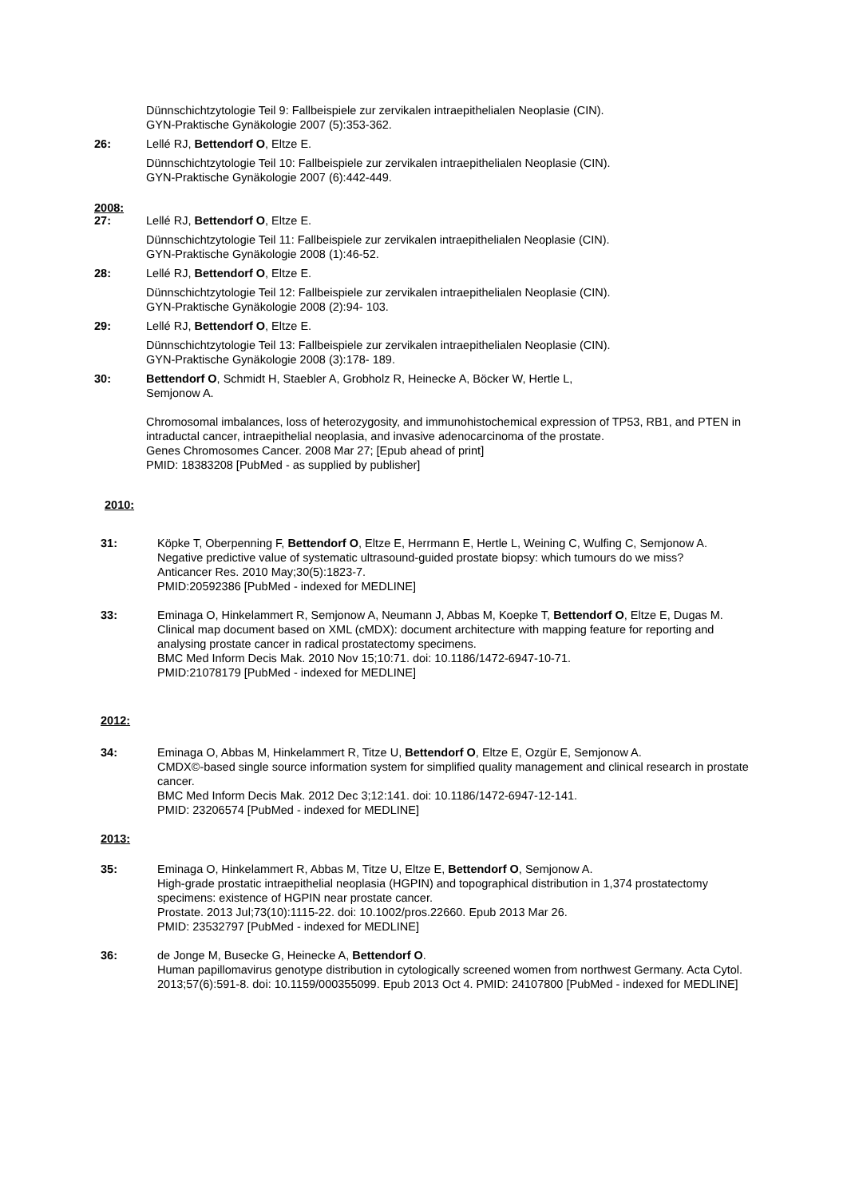Dünnschichtzytologie Teil 9: Fallbeispiele zur zervikalen intraepithelialen Neoplasie (CIN).
GYN-Praktische Gynäkologie 2007 (5):353-362.
26: Lellé RJ, Bettendorf O, Eltze E.
Dünnschichtzytologie Teil 10: Fallbeispiele zur zervikalen intraepithelialen Neoplasie (CIN).
GYN-Praktische Gynäkologie 2007 (6):442-449.
2008:
27: Lellé RJ, Bettendorf O, Eltze E.
Dünnschichtzytologie Teil 11: Fallbeispiele zur zervikalen intraepithelialen Neoplasie (CIN).
GYN-Praktische Gynäkologie 2008 (1):46-52.
28: Lellé RJ, Bettendorf O, Eltze E.
Dünnschichtzytologie Teil 12: Fallbeispiele zur zervikalen intraepithelialen Neoplasie (CIN).
GYN-Praktische Gynäkologie 2008 (2):94- 103.
29: Lellé RJ, Bettendorf O, Eltze E.
Dünnschichtzytologie Teil 13: Fallbeispiele zur zervikalen intraepithelialen Neoplasie (CIN).
GYN-Praktische Gynäkologie 2008 (3):178- 189.
30: Bettendorf O, Schmidt H, Staebler A, Grobholz R, Heinecke A, Böcker W, Hertle L,
Semjonow A.
Chromosomal imbalances, loss of heterozygosity, and immunohistochemical expression of TP53, RB1, and PTEN in intraductal cancer, intraepithelial neoplasia, and invasive adenocarcinoma of the prostate.
Genes Chromosomes Cancer. 2008 Mar 27; [Epub ahead of print]
PMID: 18383208 [PubMed - as supplied by publisher]
2010:
31: Köpke T, Oberpenning F, Bettendorf O, Eltze E, Herrmann E, Hertle L, Weining C, Wulfing C, Semjonow A.
Negative predictive value of systematic ultrasound-guided prostate biopsy: which tumours do we miss?
Anticancer Res. 2010 May;30(5):1823-7.
PMID:20592386 [PubMed - indexed for MEDLINE]
33: Eminaga O, Hinkelammert R, Semjonow A, Neumann J, Abbas M, Koepke T, Bettendorf O, Eltze E, Dugas M.
Clinical map document based on XML (cMDX): document architecture with mapping feature for reporting and analysing prostate cancer in radical prostatectomy specimens.
BMC Med Inform Decis Mak. 2010 Nov 15;10:71. doi: 10.1186/1472-6947-10-71.
PMID:21078179 [PubMed - indexed for MEDLINE]
2012:
34: Eminaga O, Abbas M, Hinkelammert R, Titze U, Bettendorf O, Eltze E, Ozgür E, Semjonow A.
CMDX©-based single source information system for simplified quality management and clinical research in prostate cancer.
BMC Med Inform Decis Mak. 2012 Dec 3;12:141. doi: 10.1186/1472-6947-12-141.
PMID: 23206574 [PubMed - indexed for MEDLINE]
2013:
35: Eminaga O, Hinkelammert R, Abbas M, Titze U, Eltze E, Bettendorf O, Semjonow A.
High-grade prostatic intraepithelial neoplasia (HGPIN) and topographical distribution in 1,374 prostatectomy specimens: existence of HGPIN near prostate cancer.
Prostate. 2013 Jul;73(10):1115-22. doi: 10.1002/pros.22660. Epub 2013 Mar 26.
PMID: 23532797 [PubMed - indexed for MEDLINE]
36: de Jonge M, Busecke G, Heinecke A, Bettendorf O.
Human papillomavirus genotype distribution in cytologically screened women from northwest Germany. Acta Cytol. 2013;57(6):591-8. doi: 10.1159/000355099. Epub 2013 Oct 4. PMID: 24107800 [PubMed - indexed for MEDLINE]